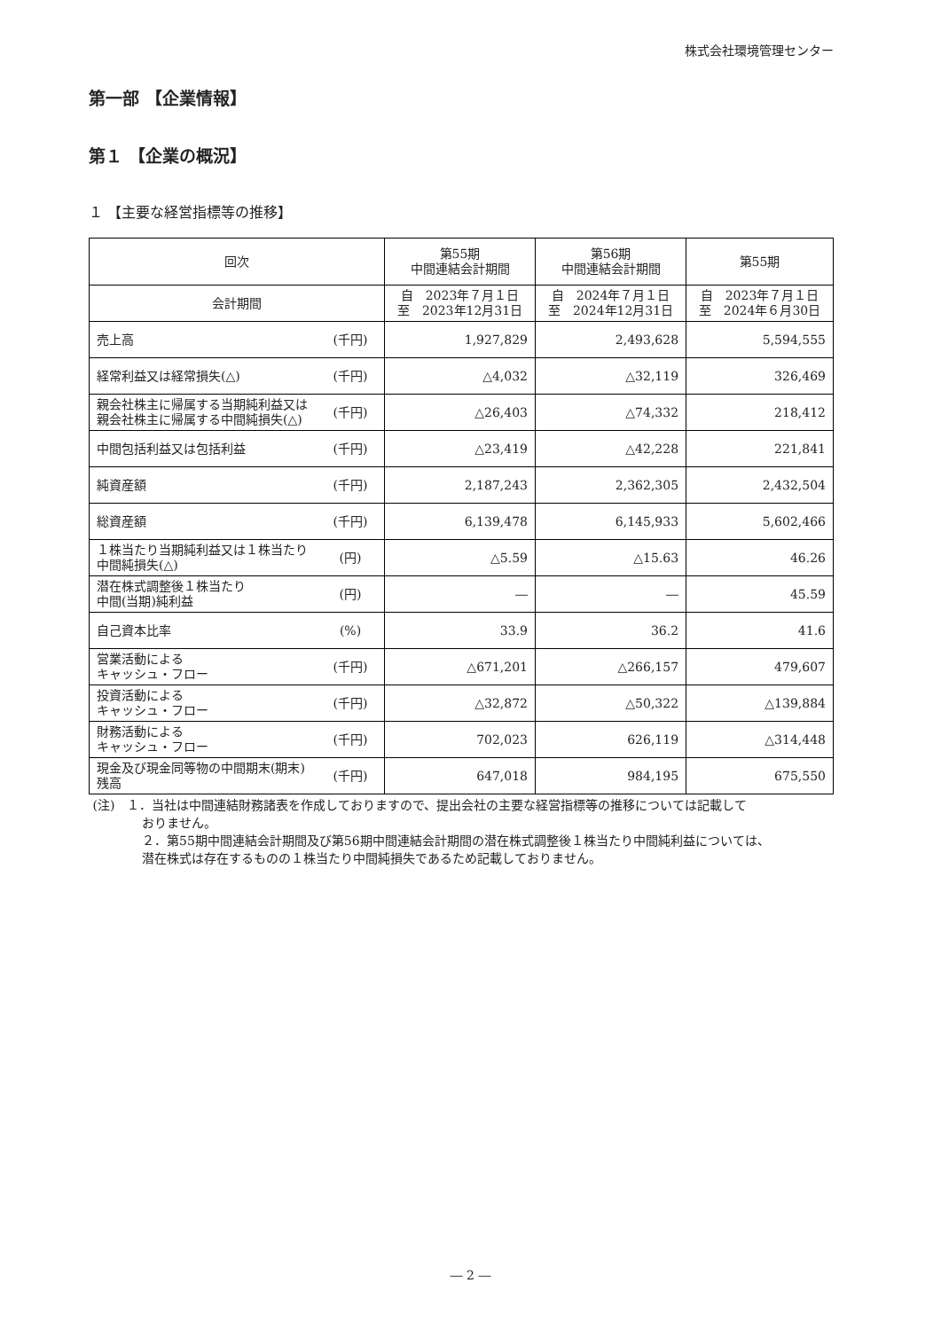株式会社環境管理センター
第一部 【企業情報】
第１ 【企業の概況】
１ 【主要な経営指標等の推移】
| 回次 | | 第55期 中間連結会計期間 | 第56期 中間連結会計期間 | 第55期 |
| --- | --- | --- | --- | --- |
| 会計期間 | | 自 2023年７月１日 至 2023年12月31日 | 自 2024年７月１日 至 2024年12月31日 | 自 2023年７月１日 至 2024年６月30日 |
| 売上高 | (千円) | 1,927,829 | 2,493,628 | 5,594,555 |
| 経常利益又は経常損失(△) | (千円) | △4,032 | △32,119 | 326,469 |
| 親会社株主に帰属する当期純利益又は親会社株主に帰属する中間純損失(△) | (千円) | △26,403 | △74,332 | 218,412 |
| 中間包括利益又は包括利益 | (千円) | △23,419 | △42,228 | 221,841 |
| 純資産額 | (千円) | 2,187,243 | 2,362,305 | 2,432,504 |
| 総資産額 | (千円) | 6,139,478 | 6,145,933 | 5,602,466 |
| １株当たり当期純利益又は１株当たり中間純損失(△) | (円) | △5.59 | △15.63 | 46.26 |
| 潜在株式調整後１株当たり 中間(当期)純利益 | (円) | ― | ― | 45.59 |
| 自己資本比率 | (%) | 33.9 | 36.2 | 41.6 |
| 営業活動による キャッシュ・フロー | (千円) | △671,201 | △266,157 | 479,607 |
| 投資活動による キャッシュ・フロー | (千円) | △32,872 | △50,322 | △139,884 |
| 財務活動による キャッシュ・フロー | (千円) | 702,023 | 626,119 | △314,448 |
| 現金及び現金同等物の中間期末(期末)残高 | (千円) | 647,018 | 984,195 | 675,550 |
(注)　１．当社は中間連結財務諸表を作成しておりますので、提出会社の主要な経営指標等の推移については記載して
おりません。
２．第55期中間連結会計期間及び第56期中間連結会計期間の潜在株式調整後１株当たり中間純利益については、
潜在株式は存在するものの１株当たり中間純損失であるため記載しておりません。
― 2 ―